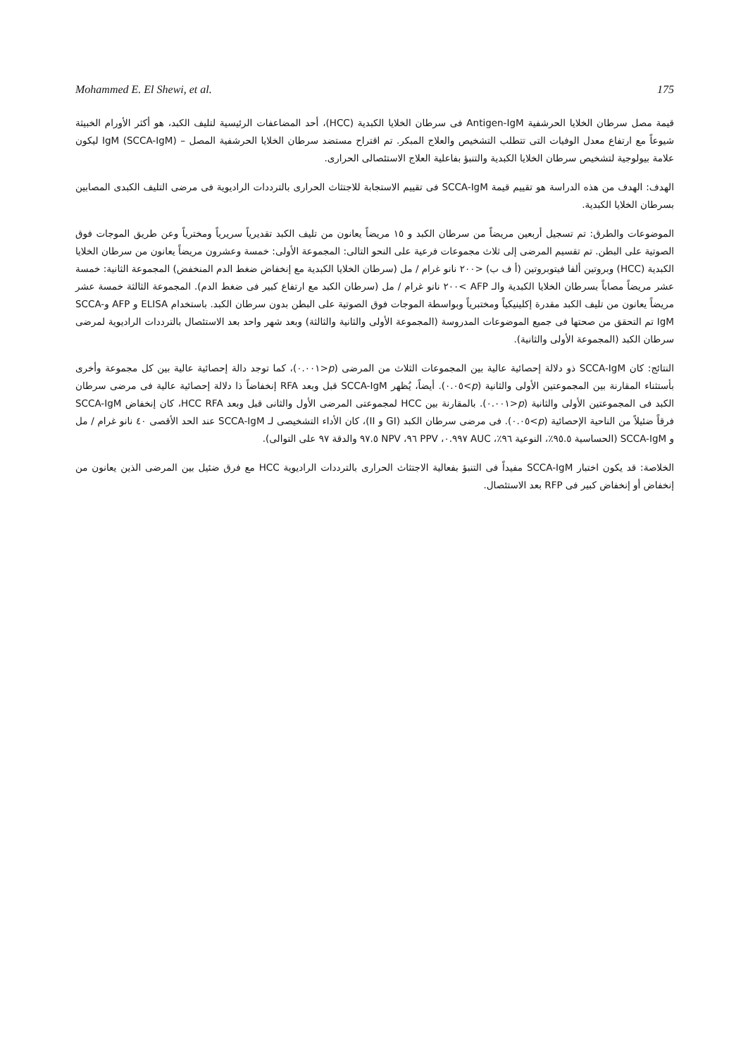Mohammed E. El Shewi, et al. 175
قيمة مصل سرطان الخلايا الحرشفية Antigen-IgM فى سرطان الخلايا الكبدية (HCC)، أحد المضاعفات الرئيسية لتليف الكبد، هو أكثر الأورام الخبيثة شيوعاً مع ارتفاع معدل الوفيات التى تتطلب التشخيص والعلاج المبكر. تم اقتراح مستضد سرطان الخلايا الحرشفية المصل – (SCCA-IgM) IgM ليكون علامة بيولوجية لتشخيص سرطان الخلايا الكبدية والتنبؤ بفاعلية العلاج الاستئصالى الحرارى.
الهدف: الهدف من هذه الدراسة هو تقييم قيمة SCCA-IgM فى تقييم الاستجابة للاجتثاث الحرارى بالترددات الراديوية فى مرضى التليف الكبدى المصابين بسرطان الخلايا الكبدية.
الموضوعات والطرق: تم تسجيل أربعين مريضاً من سرطان الكبد و ١٥ مريضاً يعانون من تليف الكبد تقديرياً سريرياً ومخترياً وعن طريق الموجات فوق الصوتية على البطن. تم تقسيم المرضى إلى ثلاث مجموعات فرعية على النحو التالى: المجموعة الأولى: خمسة وعشرون مريضاً يعانون من سرطان الخلايا الكبدية (HCC) وبروتين ألفا فيتوبروتين (أ ف ب) <٢٠٠ نانو غرام / مل (سرطان الخلايا الكبدية مع إنخفاض ضغط الدم المنخفض) المجموعة الثانية: خمسة عشر مريضاً مصاباً بسرطان الخلايا الكبدية والـ AFP >٢٠٠ نانو غرام / مل (سرطان الكبد مع ارتفاع كبير فى ضغط الدم). المجموعة الثالثة خمسة عشر مريضاً يعانون من تليف الكبد مقدرة إكلينيكياً ومختبرياً وبواسطة الموجات فوق الصوتية على البطن بدون سرطان الكبد. باستخدام ELISA و AFP وSCCA-IgM تم التحقق من صحتها فى جميع الموضوعات المدروسة (المجموعة الأولى والثانية والثالثة) وبعد شهر واحد بعد الاستئصال بالترددات الراديوية لمرضى سرطان الكبد (المجموعة الأولى والثانية).
النتائج: كان SCCA-IgM ذو دلالة إحصائية عالية بين المجموعات الثلاث من المرضى (p<٠.٠٠١)، كما توجد دالة إحصائية عالية بين كل مجموعة وأخرى بأستثناء المقارنة بين المجموعتين الأولى والثانية (p>٠.٠٥). أيضاً، يُظهر SCCA-IgM قبل وبعد RFA إنخفاضاً ذا دلالة إحصائية عالية فى مرضى سرطان الكبد فى المجموعتين الأولى والثانية (p<٠.٠٠١). بالمقارنة بين HCC لمجموعتى المرضى الأول والثانى قبل وبعد HCC RFA، كان إنخفاض SCCA-IgM فرقاً ضئيلاً من الناحية الإحصائية (p>٠.٠٥). فى مرضى سرطان الكبد (GI و II)، كان الأداء التشخيصى لـ SCCA-IgM عند الحد الأقصى ٤٠ نانو غرام / مل و SCCA-IgM (الحساسية ٩٥.٥٪، النوعية ٩٦٪، AUC ٠.٩٩٧، PPV ٩٦، NPV ٩٧.٥ والدقة ٩٧ على التوالى).
الخلاصة: قد يكون اختبار SCCA-IgM مفيداً فى التنبؤ بفعالية الاجتثاث الحرارى بالترددات الراديوية HCC مع فرق ضئيل بين المرضى الذين يعانون من إنخفاض أو إنخفاض كبير فى RFP بعد الاستئصال.